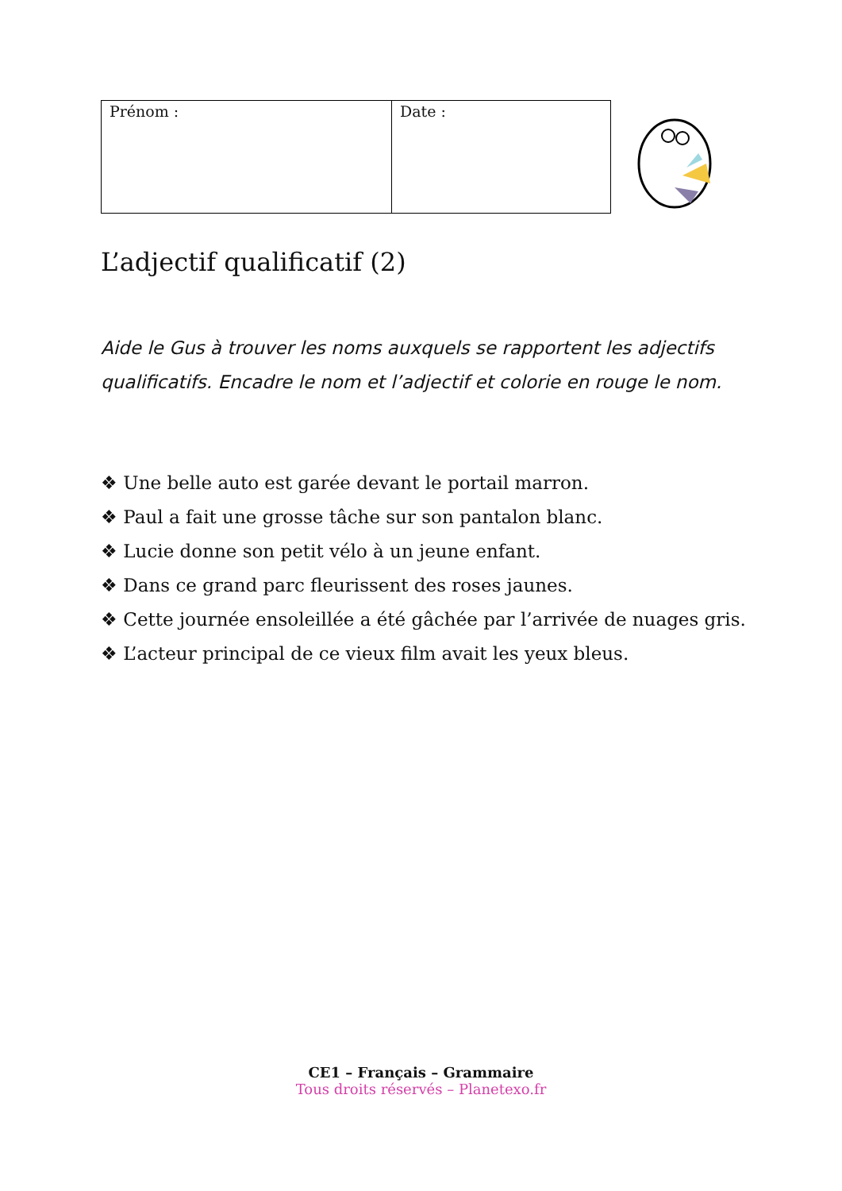| Prénom : | Date : |
L’adjectif qualificatif (2)
Aide le Gus à trouver les noms auxquels se rapportent les adjectifs qualificatifs. Encadre le nom et l’adjectif et colorie en rouge le nom.
❖ Une belle auto est garée devant le portail marron.
❖ Paul a fait une grosse tâche sur son pantalon blanc.
❖ Lucie donne son petit vélo à un jeune enfant.
❖ Dans ce grand parc fleurissent des roses jaunes.
❖ Cette journée ensoleillée a été gâchée par l’arrivée de nuages gris.
❖ L’acteur principal de ce vieux film avait les yeux bleus.
CE1 – Français – Grammaire
Tous droits réservés – Planetexo.fr